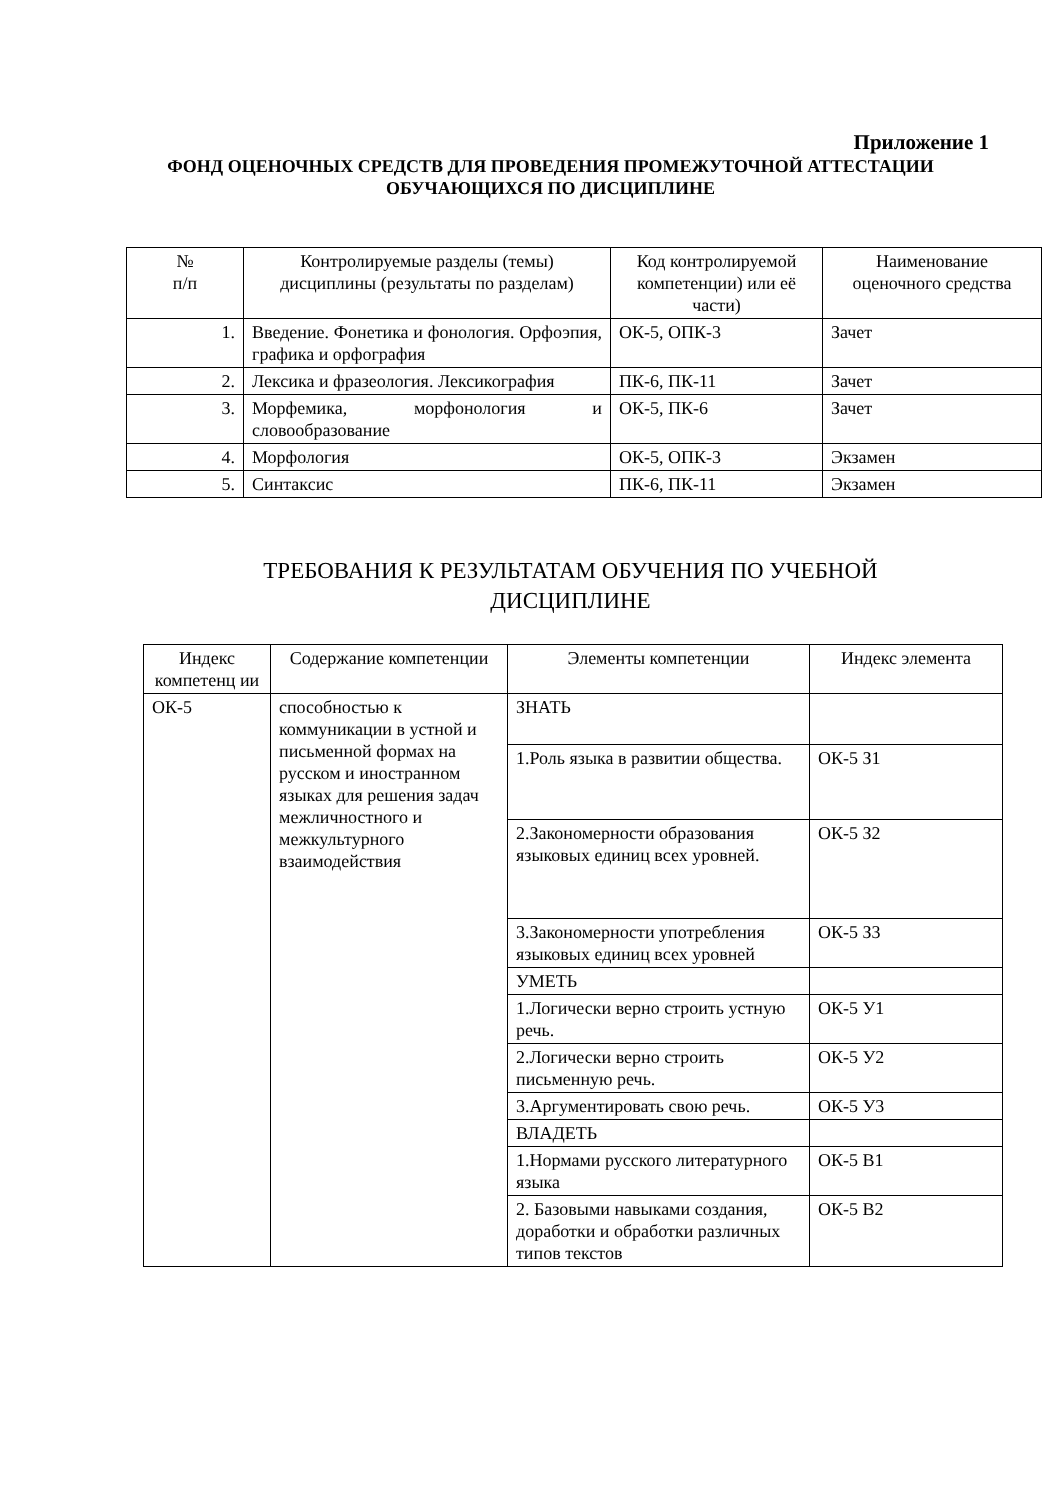Приложение 1
ФОНД ОЦЕНОЧНЫХ СРЕДСТВ ДЛЯ ПРОВЕДЕНИЯ ПРОМЕЖУТОЧНОЙ АТТЕСТАЦИИ ОБУЧАЮЩИХСЯ ПО ДИСЦИПЛИНЕ
| № п/п | Контролируемые разделы (темы) дисциплины (результаты по разделам) | Код контролируемой компетенции) или её части) | Наименование оценочного средства |
| --- | --- | --- | --- |
| 1. | Введение. Фонетика и фонология. Орфоэпия, графика и орфография | ОК-5, ОПК-3 | Зачет |
| 2. | Лексика и фразеология. Лексикография | ПК-6, ПК-11 | Зачет |
| 3. | Морфемика, морфонология и словообразование | ОК-5, ПК-6 | Зачет |
| 4. | Морфология | ОК-5, ОПК-3 | Экзамен |
| 5. | Синтаксис | ПК-6, ПК-11 | Экзамен |
ТРЕБОВАНИЯ К РЕЗУЛЬТАТАМ ОБУЧЕНИЯ ПО УЧЕБНОЙ
ДИСЦИПЛИНЕ
| Индекс компетенц ии | Содержание компетенции | Элементы компетенции | Индекс элемента |
| --- | --- | --- | --- |
| ОК-5 | способностью к коммуникации в устной и письменной формах на русском и иностранном языках для решения задач межличностного и межкультурного взаимодействия | ЗНАТЬ | |
| | | 1.Роль языка в развитии общества. | ОК-5 З1 |
| | | 2.Закономерности образования языковых единиц всех уровней. | ОК-5 З2 |
| | | 3.Закономерности употребления языковых единиц всех уровней | ОК-5 З3 |
| | | УМЕТЬ | |
| | | 1.Логически верно строить устную речь. | ОК-5 У1 |
| | | 2.Логически верно строить письменную речь. | ОК-5 У2 |
| | | 3.Аргументировать свою речь. | ОК-5 У3 |
| | | ВЛАДЕТЬ | |
| | | 1.Нормами русского литературного языка | ОК-5 В1 |
| | | 2. Базовыми навыками создания, доработки и обработки различных типов текстов | ОК-5 В2 |